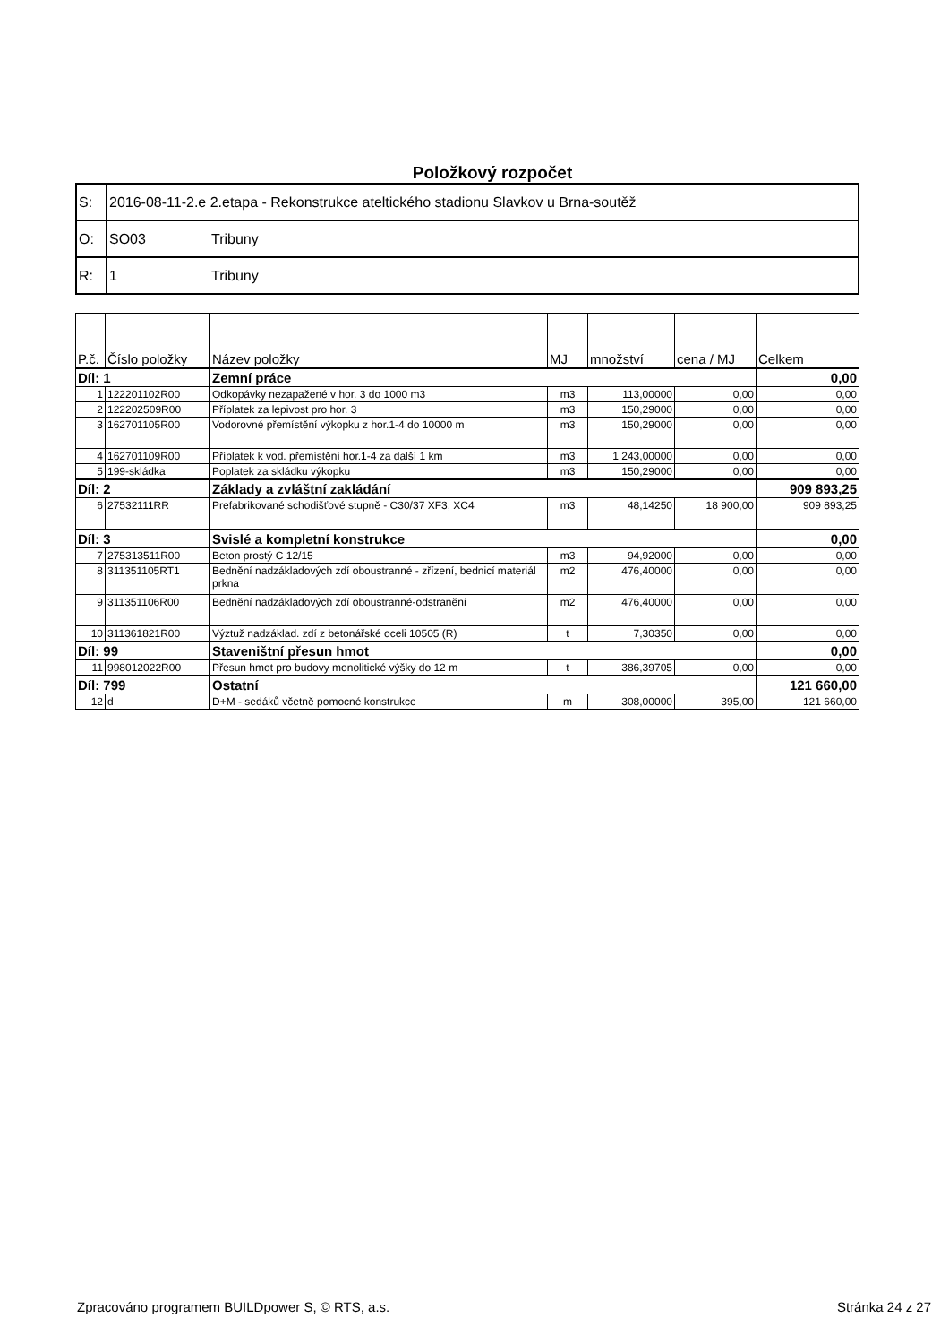Položkový rozpočet
| S: | 2016-08-11-2.e 2.etapa - Rekonstrukce ateltického stadionu Slavkov u Brna-soutěž | |
| O: | SO03 | Tribuny |
| R: | 1 | Tribuny |
| P.č. | Číslo položky | Název položky | MJ | množství | cena / MJ | Celkem |
| --- | --- | --- | --- | --- | --- | --- |
| Díl: 1 | | Zemní práce | | | | 0,00 |
| 1 | 122201102R00 | Odkopávky nezapažené v hor. 3 do 1000 m3 | m3 | 113,00000 | 0,00 | 0,00 |
| 2 | 122202509R00 | Příplatek za lepivost pro hor. 3 | m3 | 150,29000 | 0,00 | 0,00 |
| 3 | 162701105R00 | Vodorovné přemístění výkopku z hor.1-4 do 10000 m | m3 | 150,29000 | 0,00 | 0,00 |
| 4 | 162701109R00 | Příplatek k vod. přemístění hor.1-4 za další 1 km | m3 | 1 243,00000 | 0,00 | 0,00 |
| 5 | 199-skládka | Poplatek za skládku výkopku | m3 | 150,29000 | 0,00 | 0,00 |
| Díl: 2 | | Základy a zvláštní zakládání | | | | 909 893,25 |
| 6 | 27532111RR | Prefabrikované schodišťové stupně - C30/37 XF3, XC4 | m3 | 48,14250 | 18 900,00 | 909 893,25 |
| Díl: 3 | | Svislé a kompletní konstrukce | | | | 0,00 |
| 7 | 275313511R00 | Beton prostý C 12/15 | m3 | 94,92000 | 0,00 | 0,00 |
| 8 | 311351105RT1 | Bednění nadzákladových zdí oboustranné - zřízení, bednicí materiál prkna | m2 | 476,40000 | 0,00 | 0,00 |
| 9 | 311351106R00 | Bednění nadzákladových zdí oboustranné-odstranění | m2 | 476,40000 | 0,00 | 0,00 |
| 10 | 311361821R00 | Výztuž nadzáklad. zdí z betonářské oceli 10505 (R) | t | 7,30350 | 0,00 | 0,00 |
| Díl: 99 | | Staveništní přesun hmot | | | | 0,00 |
| 11 | 998012022R00 | Přesun hmot pro budovy monolitické výšky do 12 m | t | 386,39705 | 0,00 | 0,00 |
| Díl: 799 | | Ostatní | | | | 121 660,00 |
| 12 | d | D+M - sedáků včetně pomocné konstrukce | m | 308,00000 | 395,00 | 121 660,00 |
Zpracováno programem BUILDpower S, © RTS, a.s. Stránka 24 z 27